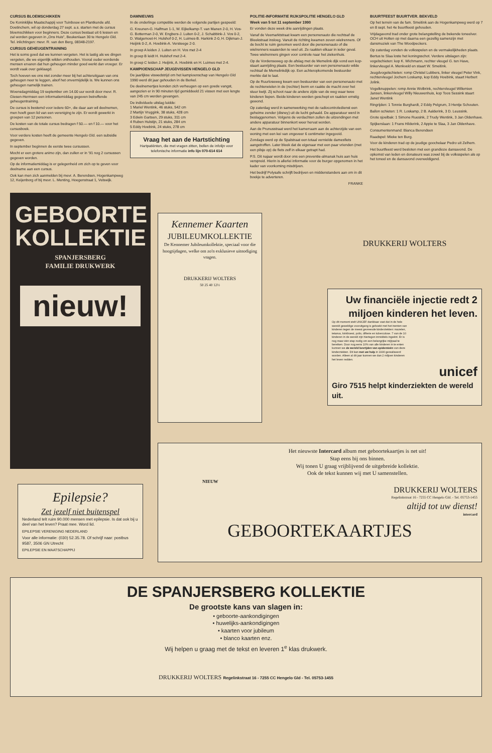CURSUS BLOEMSCHIKKEN
De Koninklijke Maatschappij voor Tuinbouw en Plantkunde afd. Doetinchem, wil op donderdag 27 sept. a.s. starten met de cursus bloemschikken voor beginners. Deze cursus bestaat uit 6 lessen en zal worden gegeven in „Ons Huis", Beukenlaan 30 te Hengelo Gld. Tel. inlichtingen: mevr. R. van den Berg, 08348-2197.
CURSUS GEHEUGENTRAINING
Het is soms goed dat we kunnen vergeten. Het is lastig als we dingen vergeten, die we eigenlijk wilden onthouden. Vooral ouder wordende mensen ervaren dat hun geheugen minder goed werkt dan vroeger. Er wordt vaak over geklaagd.
Toch hoeven we ons niet zonder meer bij het achteruitgaan van ons geheugen neer te leggen, alsof het onvermijdelijk is. We kunnen ons geheugen namelijk trainen.
Woensdagmiddag 19 september om 14.00 uur wordt door mevr. R. Giesen-Hermsen een informatiemiddag gegeven betreffende geheugentraining.
De cursus is bestemd voor iedere 60+, die daar aan wil deelnemen, men hoeft geen lid van een vereniging te zijn. Er wordt gewerkt in groepen van 12 personen.
De kosten van de totale cursus bedragen f 50.— en f 10.— voor het cursusboek.
Voor verdere kosten heeft de gemeente Hengelo Gld. een subsidie gegeven.
In september beginnen de eerste twee cursussen.
Mocht er een grotere animo zijn, dan zullen er in '91 nog 2 cursussen gegeven worden.
Op de informatiemiddag is er gelegenheid om zich op te geven voor deelname aan een cursus.
Ook kan men zich aanmelden bij mevr. A. Berendsen, Hogenkampweg 12, Keijenborg of bij mevr. L. Menting, Hoegenstraat 1, Velswijk.
DAMNIEUWS
In de onderlinge competitie werden de volgende partijen gespeeld:
G. Kreunen-G. Halfman 1-1, W. Eijkelkamp-T. van Manen 2-0, H. Vos-G. Botterman 2-0, W. Engbers-J. Luiten 0-2, J. Schabbink-J. Vos 0-2, D. Walgemoet-H. Hulshof 0-2, H. Luimes-B. Harkink 2-0, H. Dijkman-J. Heijink 0-2, A. Hoebink-A. Versteege 2-0.
In groep A leiden J. Luiten en H. Vos met 2-4
In groep B leidt H. Hulshof met 2-4.
In groep C leiden J. Heijink, A. Hoebink en H. Luimes met 2-4.
KAMPIOENSCHAP JEUGDVISSEN HENGELO GLD
De jaarlijkse viswedstrijd om het kampioenschap van Hengelo Gld 1990 werd dit jaar gehouden in de Berkel.
De deelnemertjes konden zich verheugen op een goede vangst, aangezien er in 90 minuten tijd gemiddeeld 21 vissen met een lengte van 245 cm werden gevangen.
De individuele uitslag luidde:
1 Mariel Wentink, 46 stuks, 542 cm
2 Martijn Vruggink, 38 stuks, 428 cm
3 Edwin Gartsen, 29 stuks, 311 cm
4 Ruben Hulstijn, 21 stuks, 284 cm
5 Eddy Hoebink, 24 stuks, 278 cm
Vraag het aan de Hartstichting
Hartpatiënten, die met vragen zitten, bellen de infolijn voor telefonische informatie info lijn 070-614 614
POLITIE-INFORMATIE RIJKSPOLITIE HENGELO GLD
Week van 5 tot 11 september 1990
Er vonden deze week drie aanrijdingen plaats.
Vanaf de Veemarktstraat kwam een personenauto die rechtsaf de Bleekstraat insloeg. Vanuit de richting kwamen zeven wielrenners. Of de bocht te ruim genomen werd door die personenauto of die wielrenners waaierden te veel uit. Ze raakten elkaar in ieder geval. Twee wielrenners gingen voor controle naar het ziekenhuis.
Op de Vordenseweg op de afslag met de Memelink dijk vond een kop-staart aanrijding plaats. Een bestuurder van een personenauto wilde rechtsaf de Memelinkdijk op. Een achteropkomende bestuurder merkte dat te laat.
Op de Ruurloseweg kwam een bestuurster van een personenauto met de rechterwielen in de (rechter) berm en raakte de macht over het stuur kwijt. Zij schoot naar de andere zijde van de weg waar twee kinderen liepen. Beide kinderen werden geschept en raakten ernstig gewond.
Op zaterdag werd in samenwerking met de radiocontroledienst een geheime zender (disney) uit de lucht gehaald. De apparatuur werd in beslaggenomen. Volgens de verdachten zullen de uitzendingen met andere apparatuur binnenkort weer hervat worden.
Aan de Prunusstraat werd het kamerraam aan de achterzijde van een woning met een kei van ongeveer 6 centimeter ingegooid.
Zondags werd op de Spalstraat een totaal vernielde damesfiets aangetroffen. Later bleek dat de eigenaar met een paar vrienden (met een pilsje op) de fiets zelf in elkaar getrapt had.
P.S. Dit najaar wordt door ons een preventie-almanak huis aan huis verspreid. Hierin is allerlei informatie voor de burger opgenomen in het kader van voorkoming misdrijven.
Het bedrijf Polysafe schrijft bedrijven en middenstanders aan om in dit boekje te adverteren.
FRANKE
BUURTFEEST BUURTVER. BEKVELD
Op het terrein van de fam. Smeitink aan de Hogenkampweg werd op 7 en 8 sept. het 4e buurtfeest gehouden.
Vrijdagavond trad onder grote belangstelling de bekende toneelver. OCH uit Holten op met daarna een gezellig samenzijn met dansmuziek van The Woodpeckers.
Op zaterdag vonden de volksspelen en de vermakelijkheden plaats.
Bertus te Slaa loste het koningsschot. Verdere uitslagen zijn: vogelschieten: kop K. Wichmann, rechter vleugel G. ten Have, linkervleugel A. Menkveld en staart W. Smeitink.
Jeugdvogelschieten: romp Christel Lubbers, linker vleugel Peter Vink, rechtervleugel Jochem Loskamp, kop Eddy Hoebink, staart Herbert Jolink.
Vogelknuppelen: romp Annie Wolbrink, rechtervleugel Willemien Jansen, linkervleugel Willy Nieuwenhuis, kop Toos Sessink staart Janet Wentink
Ringrijden: 1 Tonnie Burghardt, 2 Eddy Pelgrum, 3 Hentje Schouten.
Ballon schieten: 1 R. Loskamp, 2 B. Aalderink, 3 D. Leussink.
Grote sjoelbak: 1 Simone Ruesink, 2 Trudy Wentink, 3 Jan Oldenhave.
Spijkerslaan: 1 Frans Hilderink, 2 Appie te Slaa, 3 Jan Oldenhave.
Consumentenmand: Bianca Berendsen
Raadspel: Mieke ten Burg.
Voor de kinderen trad op de jeudige goochelaar Pedro uit Zelhem.
Het buurtfeest werd besloten met een grandioze dansavond. De opkomst van leden en donateurs was zowel bij de volksspelen als op het toneel en de dansavond overweldigend.
GEBOORTE
KOLLEKTIE
SPANJERSBERG
FAMILIE DRUKWERK
nieuw!
Epilepsie?
Zet jezelf niet buitenspel
Nederland telt ruim 90.000 mensen met epilepsie. Is dat ook bij u deel van het leven? Praat mee. Word lid.
EPILEPSIE VERENIGING NEDERLAND
Voor alle informatie: (030) 52.35.78. Of schrijf naar: postbus 9587, 3506 GN Utrecht
EPILEPSIE EN MAATSCHAPPIJ
Kennemer Kaarten
JUBILEUMKOLLEKTIE
De Kennemer Jubileumkollektie, speciaal voor die hoogtijdagen, welke om zo'n exklusieve uitnodiging vragen.
DRUKKERIJ WOLTERS
50 25 40 12½
DRUKKERIJ WOLTERS
Uw financiële injectie redt 2 miljoen kinderen het leven.
Op dit moment stelt UNICEF dankbaar vast dat in de hele wereld geweldige vooruitgang is geboekt met het inenten van kinderen tegen de meest gevreesde kinderziekten: mazelen, tetanus, kinkhoest, polio, difterie en tuberculose. 7 van de 10 kinderen in de wereld zijn hiertegen inmiddels ingeënt. Er is nog maar één stap nodig om een belangrijke mijlpaal te bereiken. Door nog eens 10% van alle kinderen in te enten kunnen we de wereld bevrijden van epidemieën van deze kinderziekten. Dit kan met uw hulp in 1990 gerealiseerd worden. Alleen al dit jaar kunnen we dan 2 miljoen kinderen het leven redden.
unicef
Giro 7515 helpt kinderziekten de wereld uit.
Het nieuwste Intercard album met geboortekaartjes is net uit!
Stap eens bij ons binnen.
Wij tonen U graag vrijblijvend de uitgebreide kollektie.
Ook de tekst kunnen wij met U samenstellen.
NIEUW
DRUKKERIJ WOLTERS
Regelinkstraat 16 - 7255 CC Hengelo Gld. - Tel. 05753-1455
altijd tot uw dienst!
intercard
GEBOORTEKAARTJES
DE SPANJERSBERG KOLLEKTIE
De grootste kans van slagen in:
• geboorte-aankondigingen
• huwelijks-aankondigingen
• kaarten voor jubileum
• blanco kaarten enz.
Wij helpen u graag met de tekst en leveren 1<sup>e</sup> klas drukwerk.
DRUKKERIJ WOLTERS Regelinkstraat 16 - 7255 CC Hengelo Gld - Tel. 05753-1455